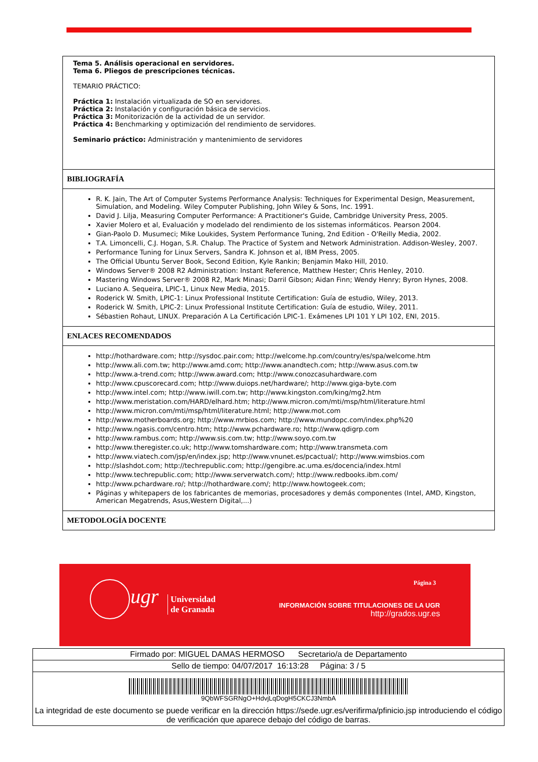| Tema 5. Análisis operacional en servidores. Tema 6. Pliegos de prescripciones técnicas. TEMARIO PRÁCTICO: Práctica 1: Instalación virtualizada de SO en servidores. Práctica 2: Instalación y configuración básica de servicios. Práctica 3: Monitorización de la actividad de un servidor. Práctica 4: Benchmarking y optimización del rendimiento de servidores. Seminario práctico: Administración y mantenimiento de servidores |
| BIBLIOGRAFÍA |
| R. K. Jain, The Art of Computer Systems Performance Analysis: Techniques for Experimental Design, Measurement, Simulation, and Modeling. Wiley Computer Publishing, John Wiley & Sons, Inc. 1991. David J. Lilja, Measuring Computer Performance: A Practitioner's Guide, Cambridge University Press, 2005. Xavier Molero et al, Evaluación y modelado del rendimiento de los sistemas informáticos. Pearson 2004. Gian-Paolo D. Musumeci; Mike Loukides, System Performance Tuning, 2nd Edition - O'Reilly Media, 2002. T.A. Limoncelli, C.J. Hogan, S.R. Chalup. The Practice of System and Network Administration. Addison-Wesley, 2007. Performance Tuning for Linux Servers, Sandra K. Johnson et al, IBM Press, 2005. The Official Ubuntu Server Book, Second Edition, Kyle Rankin; Benjamin Mako Hill, 2010. Windows Server® 2008 R2 Administration: Instant Reference, Matthew Hester; Chris Henley, 2010. Mastering Windows Server® 2008 R2, Mark Minasi; Darril Gibson; Aidan Finn; Wendy Henry; Byron Hynes, 2008. Luciano A. Sequeira, LPIC-1, Linux New Media, 2015. Roderick W. Smith, LPIC-1: Linux Professional Institute Certification: Guía de estudio, Wiley, 2013. Roderick W. Smith, LPIC-2: Linux Professional Institute Certification: Guía de estudio, Wiley, 2011. Sébastien Rohaut, LINUX. Preparación A La Certificación LPIC-1. Exámenes LPI 101 Y LPI 102, ENI, 2015. |
| ENLACES RECOMENDADOS |
| http://hothardware.com; http://sysdoc.pair.com; http://welcome.hp.com/country/es/spa/welcome.htm http://www.ali.com.tw; http://www.amd.com; http://www.anandtech.com; http://www.asus.com.tw http://www.a-trend.com; http://www.award.com; http://www.conozcasuhardware.com http://www.cpuscorecard.com; http://www.duiops.net/hardware/; http://www.giga-byte.com http://www.intel.com; http://www.iwill.com.tw; http://www.kingston.com/king/mg2.htm http://www.meristation.com/HARD/elhard.htm; http://www.micron.com/mti/msp/html/literature.html http://www.micron.com/mti/msp/html/literature.html; http://www.mot.com http://www.motherboards.org; http://www.mrbios.com; http://www.mundopc.com/index.php%20 http://www.ngasis.com/centro.htm; http://www.pchardware.ro; http://www.qdigrp.com http://www.rambus.com; http://www.sis.com.tw; http://www.soyo.com.tw http://www.theregister.co.uk; http://www.tomshardware.com; http://www.transmeta.com http://www.viatech.com/jsp/en/index.jsp; http://www.vnunet.es/pcactual/; http://www.wimsbios.com http://slashdot.com; http://techrepublic.com; http://gengibre.ac.uma.es/docencia/index.html http://www.techrepublic.com; http://www.serverwatch.com/; http://www.redbooks.ibm.com/ http://www.pchardware.ro/; http://hothardware.com/; http://www.howtogeek.com; Páginas y whitepapers de los fabricantes de memorias, procesadores y demás componentes (Intel, AMD, Kingston, American Megatrends, Asus,Western Digital,...) |
| METODOLOGÍA DOCENTE |
ugr
Universidad
de Granada
Página 3
INFORMACIÓN SOBRE TITULACIONES DE LA UGR
http://grados.ugr.es
| Firmado por: MIGUEL DAMAS HERMOSO Secretario/a de Departamento |
| Sello de tiempo: 04/07/2017 16:13:28 Página: 3 / 5 |
| 9QbWFSGRNgO+HdvjLqDogH5CKCJ3NmbA La integridad de este documento se puede verificar en la dirección https://sede.ugr.es/verifirma/pfinicio.jsp introduciendo el código de verificación que aparece debajo del código de barras. |